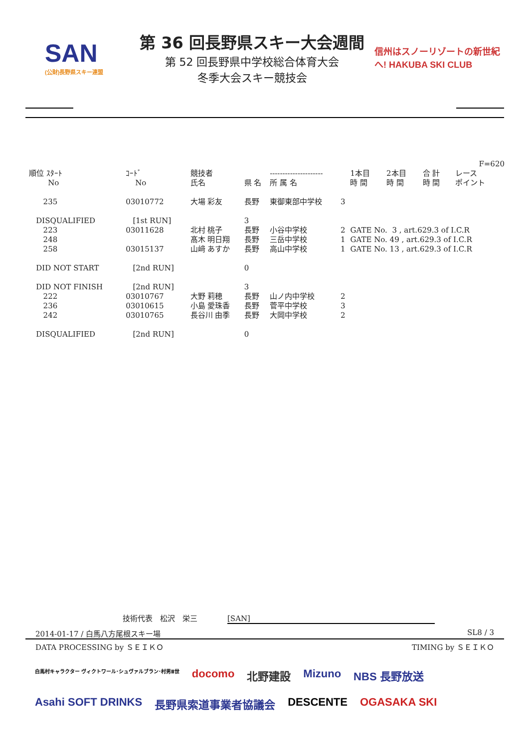SAN
(公財)長野県スキー連盟
第 36 回長野県スキー大会週間
第 52 回長野県中学校総合体育大会
冬季大会スキー競技会
信州はスノーリゾートの新世紀へ! HAKUBA SKI CLUB
| | | | | | | | | | F=620 |
| --- | --- | --- | --- | --- | --- | --- | --- | --- | --- |
| 順位 ｽﾀｰﾄ No | ｺｰﾄﾞ No | 競技者 氏名 | 県 名 | --------------------- 所 属 名 | | 1本目 時 間 | 2本目 時 間 | 合 計 時 間 | レース ポイント |
| 235 | 03010772 | 大場 彩友 | 長野 | 東御東部中学校 | 3 | | | | |
| DISQUALIFIED 223 248 258 | [1st RUN] 03011628 03015137 | 北村 桃子 髙木 明日翔 山﨑 あすか | 3 長野 長野 長野 | 小谷中学校 三岳中学校 高山中学校 | 2 1 1 | GATE No. 3 , art.629.3 of I.C.R GATE No. 49 , art.629.3 of I.C.R GATE No. 13 , art.629.3 of I.C.R | | | |
| DID NOT START | [2nd RUN] | | 0 | | | | | | |
| DID NOT FINISH 222 236 242 | [2nd RUN] 03010767 03010615 03010765 | 大野 莉穂 小島 愛珠香 長谷川 由季 | 3 長野 長野 長野 | 山ノ内中学校 菅平中学校 大岡中学校 | 2 3 2 | | | | |
| DISQUALIFIED | [2nd RUN] | | 0 | | | | | | |
技術代表　松沢　栄三　　　　[SAN]
2014-01-17 / 白馬八方尾根スキー場 SL8 / 3
DATA PROCESSING by ＳＥＩＫＯ TIMING by ＳＥＩＫＯ
白馬村キャラクター ヴィクトワール･シュヴァルブラン･村男Ⅲ世 docomo 北野建設 Mizuno NBS 長野放送 Asahi SOFT DRINKS 長野県索道事業者協議会 DESCENTE OGASAKA SKI